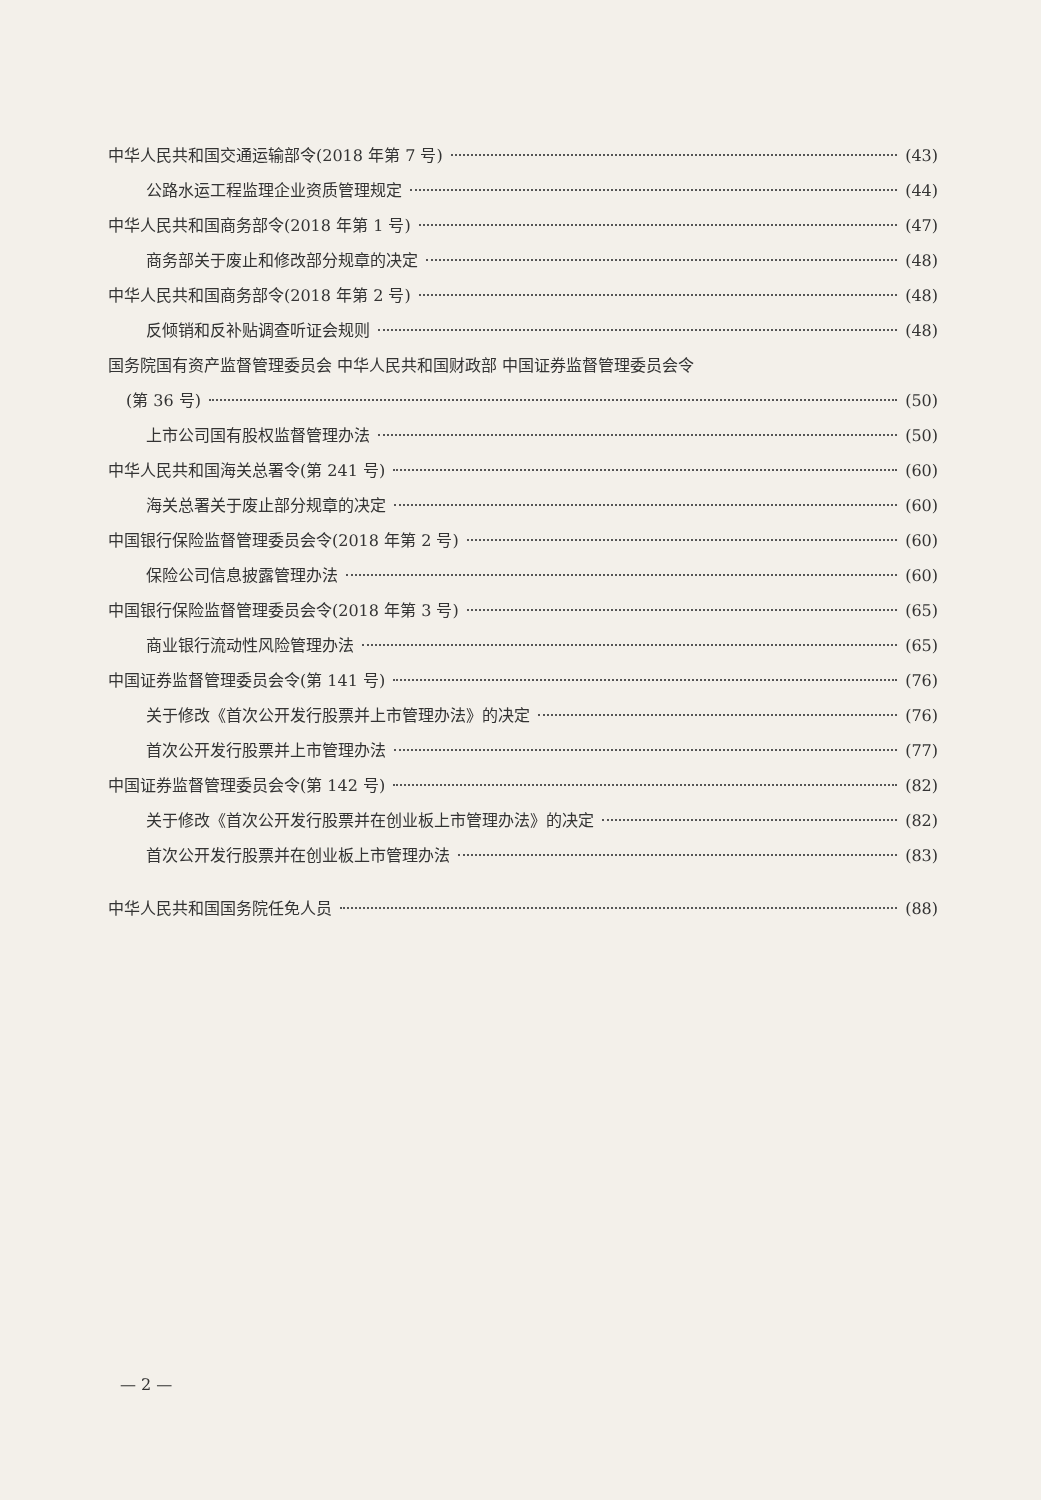中华人民共和国交通运输部令(2018 年第 7 号) (43)
公路水运工程监理企业资质管理规定 (44)
中华人民共和国商务部令(2018 年第 1 号) (47)
商务部关于废止和修改部分规章的决定 (48)
中华人民共和国商务部令(2018 年第 2 号) (48)
反倾销和反补贴调查听证会规则 (48)
国务院国有资产监督管理委员会 中华人民共和国财政部 中国证券监督管理委员会令
(第 36 号) (50)
上市公司国有股权监督管理办法 (50)
中华人民共和国海关总署令(第 241 号) (60)
海关总署关于废止部分规章的决定 (60)
中国银行保险监督管理委员会令(2018 年第 2 号) (60)
保险公司信息披露管理办法 (60)
中国银行保险监督管理委员会令(2018 年第 3 号) (65)
商业银行流动性风险管理办法 (65)
中国证券监督管理委员会令(第 141 号) (76)
关于修改《首次公开发行股票并上市管理办法》的决定 (76)
首次公开发行股票并上市管理办法 (77)
中国证券监督管理委员会令(第 142 号) (82)
关于修改《首次公开发行股票并在创业板上市管理办法》的决定 (82)
首次公开发行股票并在创业板上市管理办法 (83)
中华人民共和国国务院任免人员 (88)
— 2 —